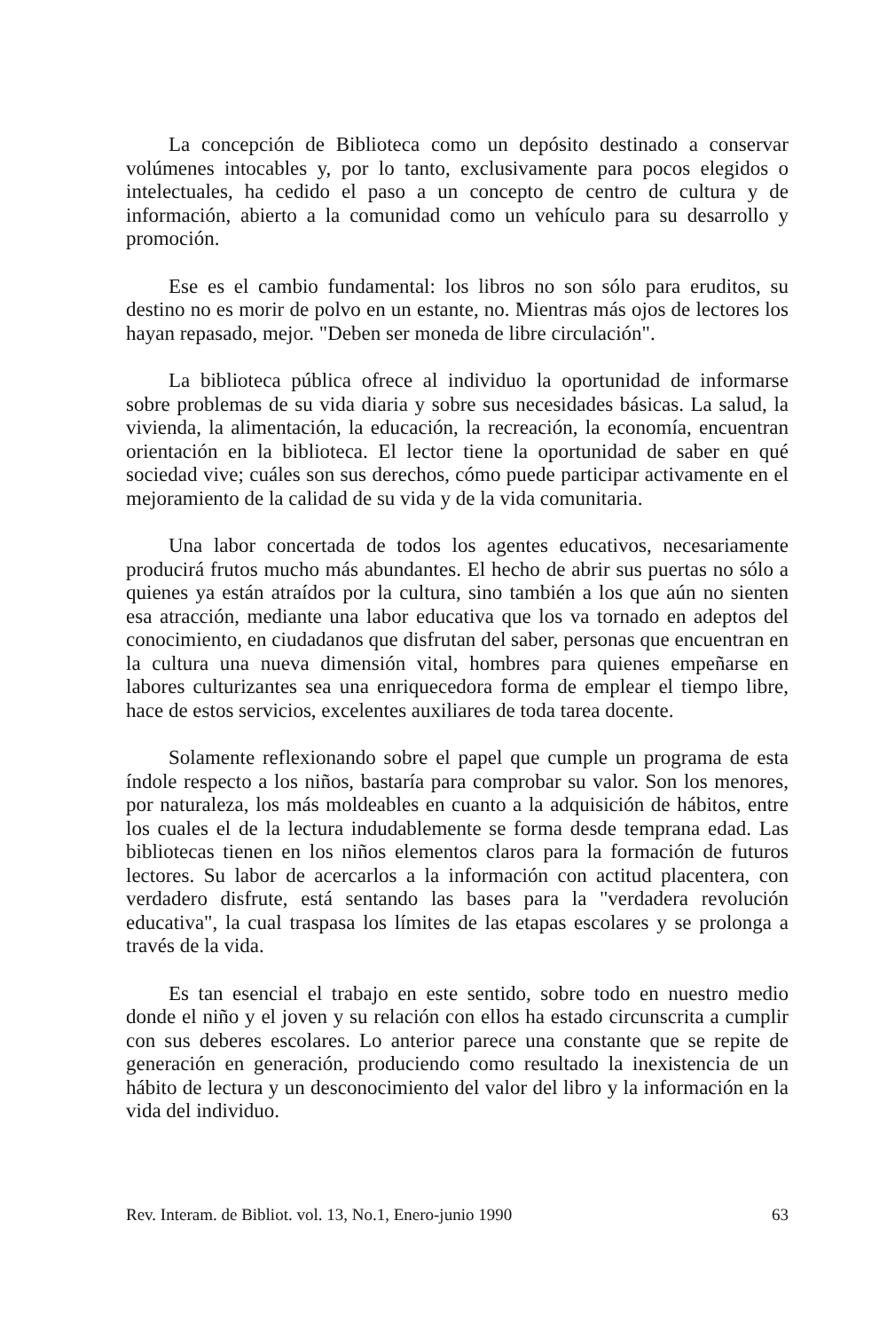La concepción de Biblioteca como un depósito destinado a conservar volúmenes intocables y, por lo tanto, exclusivamente para pocos elegidos o intelectuales, ha cedido el paso a un concepto de centro de cultura y de información, abierto a la comunidad como un vehículo para su desarrollo y promoción.
Ese es el cambio fundamental: los libros no son sólo para eruditos, su destino no es morir de polvo en un estante, no. Mientras más ojos de lectores los hayan repasado, mejor. "Deben ser moneda de libre circulación".
La biblioteca pública ofrece al individuo la oportunidad de informarse sobre problemas de su vida diaria y sobre sus necesidades básicas. La salud, la vivienda, la alimentación, la educación, la recreación, la economía, encuentran orientación en la biblioteca. El lector tiene la oportunidad de saber en qué sociedad vive; cuáles son sus derechos, cómo puede participar activamente en el mejoramiento de la calidad de su vida y de la vida comunitaria.
Una labor concertada de todos los agentes educativos, necesariamente producirá frutos mucho más abundantes. El hecho de abrir sus puertas no sólo a quienes ya están atraídos por la cultura, sino también a los que aún no sienten esa atracción, mediante una labor educativa que los va tornado en adeptos del conocimiento, en ciudadanos que disfrutan del saber, personas que encuentran en la cultura una nueva dimensión vital, hombres para quienes empeñarse en labores culturizantes sea una enriquecedora forma de emplear el tiempo libre, hace de estos servicios, excelentes auxiliares de toda tarea docente.
Solamente reflexionando sobre el papel que cumple un programa de esta índole respecto a los niños, bastaría para comprobar su valor. Son los menores, por naturaleza, los más moldeables en cuanto a la adquisición de hábitos, entre los cuales el de la lectura indudablemente se forma desde temprana edad. Las bibliotecas tienen en los niños elementos claros para la formación de futuros lectores. Su labor de acercarlos a la información con actitud placentera, con verdadero disfrute, está sentando las bases para la "verdadera revolución educativa", la cual traspasa los límites de las etapas escolares y se prolonga a través de la vida.
Es tan esencial el trabajo en este sentido, sobre todo en nuestro medio donde el niño y el joven y su relación con ellos ha estado circunscrita a cumplir con sus deberes escolares. Lo anterior parece una constante que se repite de generación en generación, produciendo como resultado la inexistencia de un hábito de lectura y un desconocimiento del valor del libro y la información en la vida del individuo.
Rev. Interam. de Bibliot. vol. 13, No.1, Enero-junio 1990 63